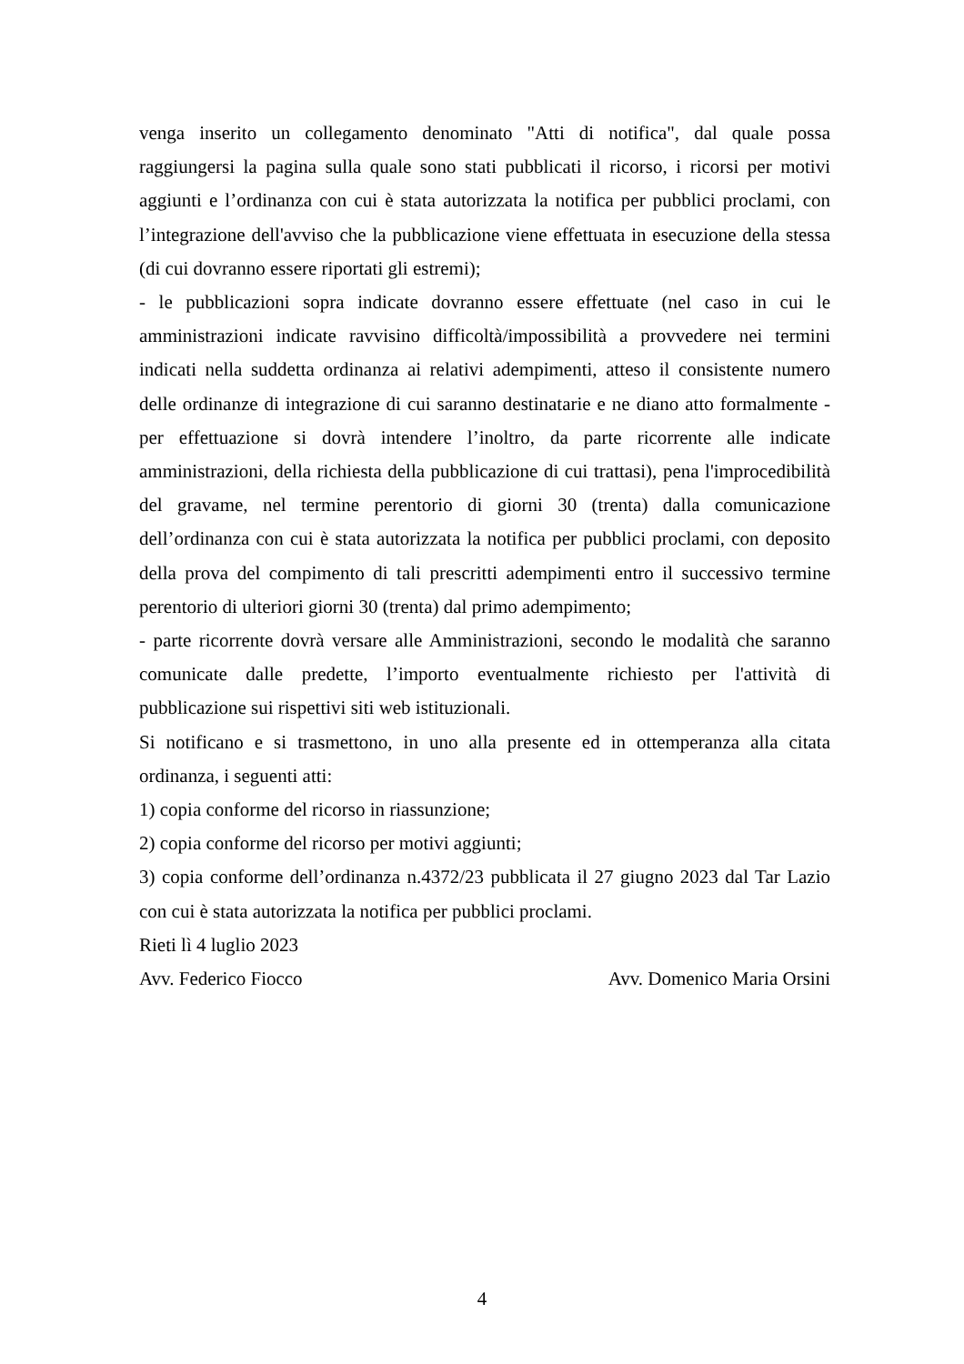venga inserito un collegamento denominato "Atti di notifica", dal quale possa raggiungersi la pagina sulla quale sono stati pubblicati il ricorso, i ricorsi per motivi aggiunti e l’ordinanza con cui è stata autorizzata la notifica per pubblici proclami, con l’integrazione dell'avviso che la pubblicazione viene effettuata in esecuzione della stessa (di cui dovranno essere riportati gli estremi);
- le pubblicazioni sopra indicate dovranno essere effettuate (nel caso in cui le amministrazioni indicate ravvisino difficoltà/impossibilità a provvedere nei termini indicati nella suddetta ordinanza ai relativi adempimenti, atteso il consistente numero delle ordinanze di integrazione di cui saranno destinatarie e ne diano atto formalmente - per effettuazione si dovrà intendere l’inoltro, da parte ricorrente alle indicate amministrazioni, della richiesta della pubblicazione di cui trattasi), pena l'improcedibilità del gravame, nel termine perentorio di giorni 30 (trenta) dalla comunicazione dell’ordinanza con cui è stata autorizzata la notifica per pubblici proclami, con deposito della prova del compimento di tali prescritti adempimenti entro il successivo termine perentorio di ulteriori giorni 30 (trenta) dal primo adempimento;
- parte ricorrente dovrà versare alle Amministrazioni, secondo le modalità che saranno comunicate dalle predette, l’importo eventualmente richiesto per l'attività di pubblicazione sui rispettivi siti web istituzionali.
Si notificano e si trasmettono, in uno alla presente ed in ottemperanza alla citata ordinanza, i seguenti atti:
1) copia conforme del ricorso in riassunzione;
2) copia conforme del ricorso per motivi aggiunti;
3) copia conforme dell’ordinanza n.4372/23 pubblicata il 27 giugno 2023 dal Tar Lazio con cui è stata autorizzata la notifica per pubblici proclami.
Rieti lì 4 luglio 2023
Avv. Federico Fiocco Avv. Domenico Maria Orsini
4